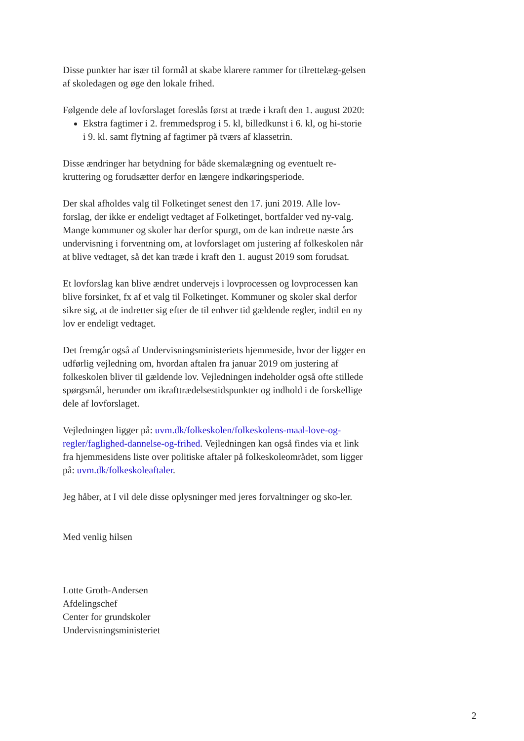Disse punkter har især til formål at skabe klarere rammer for tilrettelæg-gelsen af skoledagen og øge den lokale frihed.
Følgende dele af lovforslaget foreslås først at træde i kraft den 1. august 2020:
Ekstra fagtimer i 2. fremmedsprog i 5. kl, billedkunst i 6. kl, og hi-storie i 9. kl. samt flytning af fagtimer på tværs af klassetrin.
Disse ændringer har betydning for både skemalægning og eventuelt re-kruttering og forudsætter derfor en længere indkøringsperiode.
Der skal afholdes valg til Folketinget senest den 17. juni 2019. Alle lov-forslag, der ikke er endeligt vedtaget af Folketinget, bortfalder ved ny-valg. Mange kommuner og skoler har derfor spurgt, om de kan indrette næste års undervisning i forventning om, at lovforslaget om justering af folkeskolen når at blive vedtaget, så det kan træde i kraft den 1. august 2019 som forudsat.
Et lovforslag kan blive ændret undervejs i lovprocessen og lovprocessen kan blive forsinket, fx af et valg til Folketinget. Kommuner og skoler skal derfor sikre sig, at de indretter sig efter de til enhver tid gældende regler, indtil en ny lov er endeligt vedtaget.
Det fremgår også af Undervisningsministeriets hjemmeside, hvor der ligger en udførlig vejledning om, hvordan aftalen fra januar 2019 om justering af folkeskolen bliver til gældende lov. Vejledningen indeholder også ofte stillede spørgsmål, herunder om ikrafttrædelsestidspunkter og indhold i de forskellige dele af lovforslaget.
Vejledningen ligger på: uvm.dk/folkeskolen/folkeskolens-maal-love-og-regler/faglighed-dannelse-og-frihed. Vejledningen kan også findes via et link fra hjemmesidens liste over politiske aftaler på folkeskoleområdet, som ligger på: uvm.dk/folkeskoleaftaler.
Jeg håber, at I vil dele disse oplysninger med jeres forvaltninger og sko-ler.
Med venlig hilsen
Lotte Groth-Andersen
Afdelingschef
Center for grundskoler
Undervisningsministeriet
2